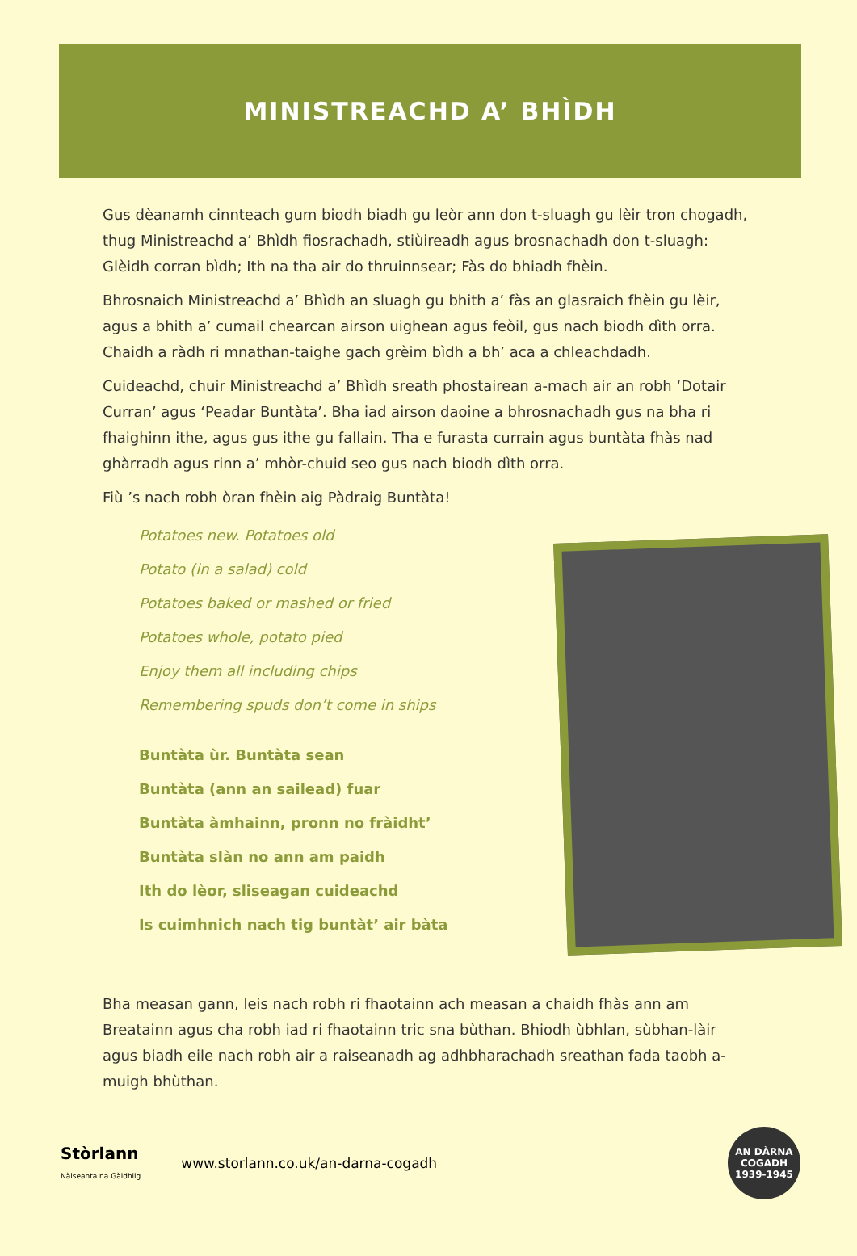MINISTREACHD A’ BHÌDH
Gus dèanamh cinnteach gum biodh biadh gu leòr ann don t-sluagh gu lèir tron chogadh, thug Ministreachd a’ Bhìdh fiosrachadh, stiùireadh agus brosnachadh don t-sluagh: Glèidh corran bìdh; Ith na tha air do thruinnsear; Fàs do bhiadh fhèin.
Bhrosnaich Ministreachd a’ Bhìdh an sluagh gu bhith a’ fàs an glasraich fhèin gu lèir, agus a bhith a’ cumail chearcan airson uighean agus feòil, gus nach biodh dìth orra. Chaidh a ràdh ri mnathan-taighe gach grèim bìdh a bh’ aca a chleachdadh.
Cuideachd, chuir Ministreachd a’ Bhìdh sreath phostairean a-mach air an robh ‘Dotair Curran’ agus ‘Peadar Buntàta’. Bha iad airson daoine a bhrosnachadh gus na bha ri fhaighinn ithe, agus gus ithe gu fallain. Tha e furasta currain agus buntàta fhàs nad ghàrradh agus rinn a’ mhòr-chuid seo gus nach biodh dìth orra.
Fiù ’s nach robh òran fhèin aig Pàdraig Buntàta!
Potatoes new. Potatoes old
Potato (in a salad) cold
Potatoes baked or mashed or fried
Potatoes whole, potato pied
Enjoy them all including chips
Remembering spuds don’t come in ships
Buntàta ùr. Buntàta sean
Buntàta (ann an sailead) fuar
Buntàta àmhainn, pronn no fràidht’
Buntàta slàn no ann am paidh
Ith do lèor, sliseagan cuideachd
Is cuimhnich nach tig buntàt’ air bàta
Bha measan gann, leis nach robh ri fhaotainn ach measan a chaidh fhàs ann am Breatainn agus cha robh iad ri fhaotainn tric sna bùthan. Bhiodh ùbhlan, sùbhan-làir agus biadh eile nach robh air a raiseanadh ag adhbharachadh sreathan fada taobh a-muigh bhùthan.
Stòrlann
Nàiseanta na Gàidhlig
www.storlann.co.uk/an-darna-cogadh
AN DÀRNA
COGADH
1939-1945